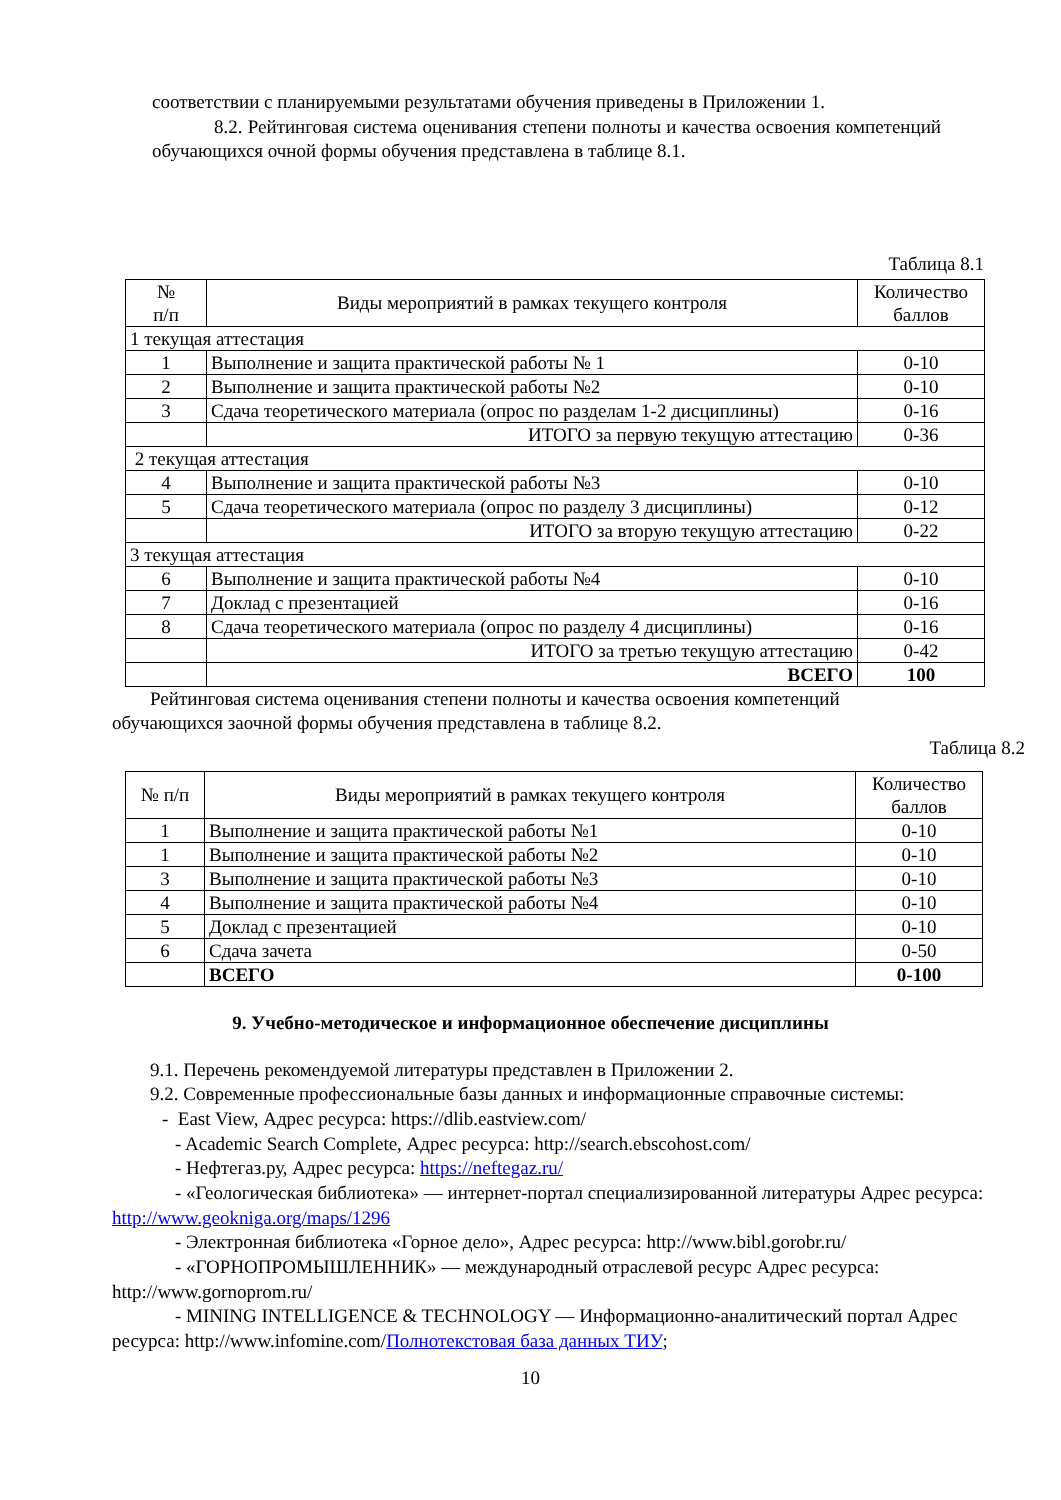соответствии с планируемыми результатами обучения приведены в Приложении 1.
8.2. Рейтинговая система оценивания степени полноты и качества освоения компетенций обучающихся очной формы обучения представлена в таблице 8.1.
Таблица 8.1
| № п/п | Виды мероприятий в рамках текущего контроля | Количество баллов |
| --- | --- | --- |
| 1 текущая аттестация | | |
| 1 | Выполнение и защита практической работы № 1 | 0-10 |
| 2 | Выполнение и защита практической работы №2 | 0-10 |
| 3 | Сдача теоретического материала (опрос по разделам 1-2 дисциплины) | 0-16 |
| | ИТОГО за первую текущую аттестацию | 0-36 |
| 2 текущая аттестация | | |
| 4 | Выполнение и защита практической работы №3 | 0-10 |
| 5 | Сдача теоретического материала (опрос по разделу 3 дисциплины) | 0-12 |
| | ИТОГО за вторую текущую аттестацию | 0-22 |
| 3 текущая аттестация | | |
| 6 | Выполнение и защита практической работы №4 | 0-10 |
| 7 | Доклад с презентацией | 0-16 |
| 8 | Сдача теоретического материала (опрос по разделу 4 дисциплины) | 0-16 |
| | ИТОГО за третью текущую аттестацию | 0-42 |
| | ВСЕГО | 100 |
Рейтинговая система оценивания степени полноты и качества освоения компетенций обучающихся заочной формы обучения представлена в таблице 8.2.
Таблица 8.2
| № п/п | Виды мероприятий в рамках текущего контроля | Количество баллов |
| --- | --- | --- |
| 1 | Выполнение и защита практической работы №1 | 0-10 |
| 1 | Выполнение и защита практической работы №2 | 0-10 |
| 3 | Выполнение и защита практической работы №3 | 0-10 |
| 4 | Выполнение и защита практической работы №4 | 0-10 |
| 5 | Доклад с презентацией | 0-10 |
| 6 | Сдача зачета | 0-50 |
| | ВСЕГО | 0-100 |
9. Учебно-методическое и информационное обеспечение дисциплины
9.1. Перечень рекомендуемой литературы представлен в Приложении 2.
9.2. Современные профессиональные базы данных и информационные справочные системы:
- East View, Адрес ресурса: https://dlib.eastview.com/
- Academic Search Complete, Адрес ресурса: http://search.ebscohost.com/
- Нефтегаз.ру, Адрес ресурса: https://neftegaz.ru/
- «Геологическая библиотека» — интернет-портал специализированной литературы Адрес ресурса: http://www.geokniga.org/maps/1296
- Электронная библиотека «Горное дело», Адрес ресурса: http://www.bibl.gorobr.ru/
- «ГОРНОПРОМЫШЛЕННИК» — международный отраслевой ресурс Адрес ресурса: http://www.gornoprom.ru/
- MINING INTELLIGENCE & TECHNOLOGY — Информационно-аналитический портал Адрес ресурса: http://www.infomine.com/Полнотекстовая база данных ТИУ;
10